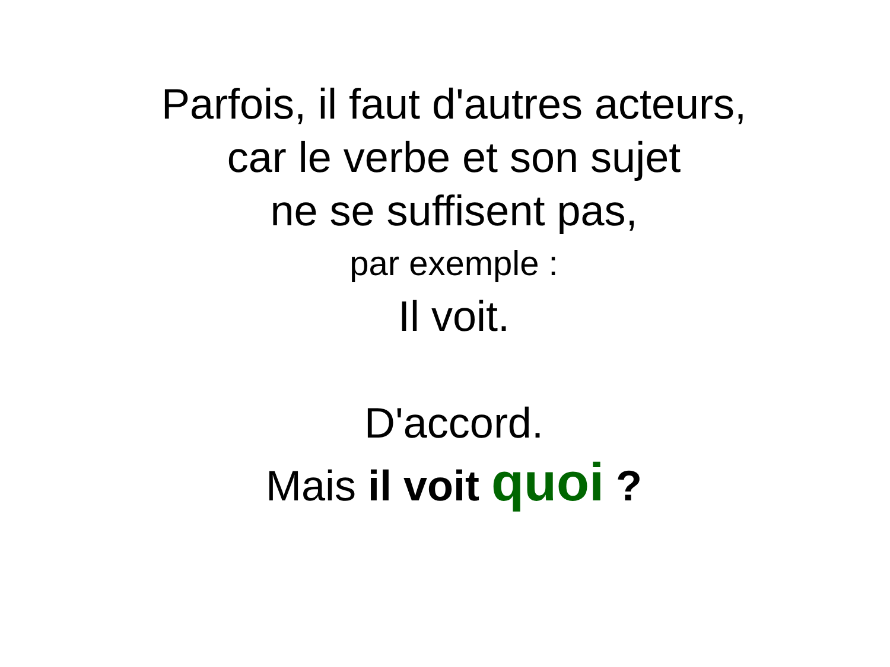Parfois, il faut d'autres acteurs,
car le verbe et son sujet
ne se suffisent pas,
par exemple :
Il voit.
D'accord.
Mais il voit quoi ?